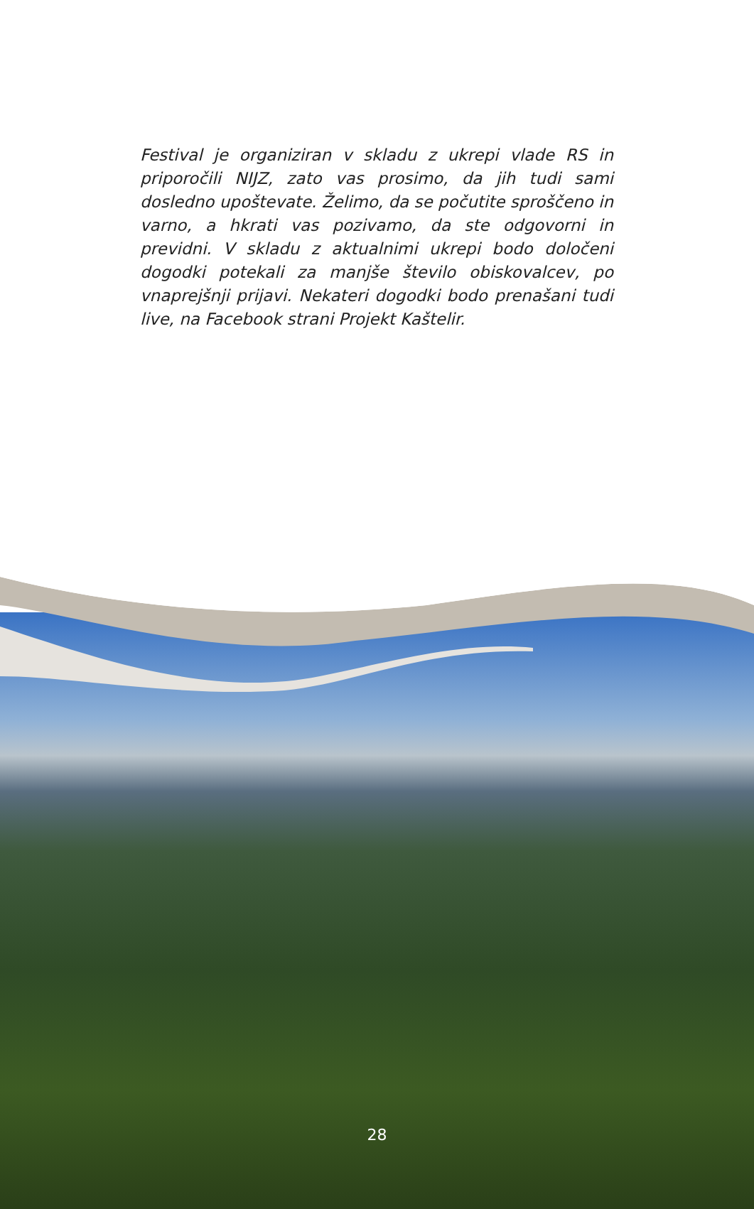Festival je organiziran v skladu z ukrepi vlade RS in priporočili NIJZ, zato vas prosimo, da jih tudi sami dosledno upoštevate. Želimo, da se počutite sproščeno in varno, a hkrati vas pozivamo, da ste odgovorni in previdni. V skladu z aktualnimi ukrepi bodo določeni dogodki potekali za manjše število obiskovalcev, po vnaprejšnji prijavi. Nekateri dogodki bodo prenašani tudi live, na Facebook strani Projekt Kaštelir.
28